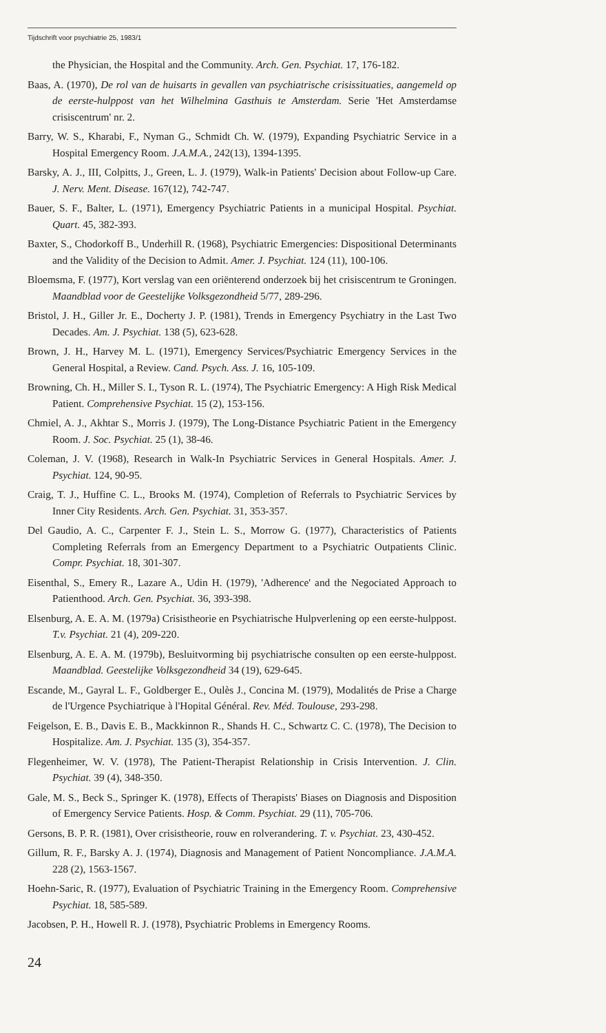Tijdschrift voor psychiatrie 25, 1983/1
the Physician, the Hospital and the Community. Arch. Gen. Psychiat. 17, 176-182.
Baas, A. (1970), De rol van de huisarts in gevallen van psychiatrische crisissituaties, aangemeld op de eerste-hulppost van het Wilhelmina Gasthuis te Amsterdam. Serie 'Het Amsterdamse crisiscentrum' nr. 2.
Barry, W. S., Kharabi, F., Nyman G., Schmidt Ch. W. (1979), Expanding Psychiatric Service in a Hospital Emergency Room. J.A.M.A., 242(13), 1394-1395.
Barsky, A. J., III, Colpitts, J., Green, L. J. (1979), Walk-in Patients' Decision about Follow-up Care. J. Nerv. Ment. Disease. 167(12), 742-747.
Bauer, S. F., Balter, L. (1971), Emergency Psychiatric Patients in a municipal Hospital. Psychiat. Quart. 45, 382-393.
Baxter, S., Chodorkoff B., Underhill R. (1968), Psychiatric Emergencies: Dispositional Determinants and the Validity of the Decision to Admit. Amer. J. Psychiat. 124 (11), 100-106.
Bloemsma, F. (1977), Kort verslag van een oriënterend onderzoek bij het crisiscentrum te Groningen. Maandblad voor de Geestelijke Volksgezondheid 5/77, 289-296.
Bristol, J. H., Giller Jr. E., Docherty J. P. (1981), Trends in Emergency Psychiatry in the Last Two Decades. Am. J. Psychiat. 138 (5), 623-628.
Brown, J. H., Harvey M. L. (1971), Emergency Services/Psychiatric Emergency Services in the General Hospital, a Review. Cand. Psych. Ass. J. 16, 105-109.
Browning, Ch. H., Miller S. I., Tyson R. L. (1974), The Psychiatric Emergency: A High Risk Medical Patient. Comprehensive Psychiat. 15 (2), 153-156.
Chmiel, A. J., Akhtar S., Morris J. (1979), The Long-Distance Psychiatric Patient in the Emergency Room. J. Soc. Psychiat. 25 (1), 38-46.
Coleman, J. V. (1968), Research in Walk-In Psychiatric Services in General Hospitals. Amer. J. Psychiat. 124, 90-95.
Craig, T. J., Huffine C. L., Brooks M. (1974), Completion of Referrals to Psychiatric Services by Inner City Residents. Arch. Gen. Psychiat. 31, 353-357.
Del Gaudio, A. C., Carpenter F. J., Stein L. S., Morrow G. (1977), Characteristics of Patients Completing Referrals from an Emergency Department to a Psychiatric Outpatients Clinic. Compr. Psychiat. 18, 301-307.
Eisenthal, S., Emery R., Lazare A., Udin H. (1979), 'Adherence' and the Negociated Approach to Patienthood. Arch. Gen. Psychiat. 36, 393-398.
Elsenburg, A. E. A. M. (1979a) Crisistheorie en Psychiatrische Hulpverlening op een eerste-hulppost. T.v. Psychiat. 21 (4), 209-220.
Elsenburg, A. E. A. M. (1979b), Besluitvorming bij psychiatrische consulten op een eerste-hulppost. Maandblad. Geestelijke Volksgezondheid 34 (19), 629-645.
Escande, M., Gayral L. F., Goldberger E., Oulès J., Concina M. (1979), Modalités de Prise a Charge de l'Urgence Psychiatrique à l'Hopital Général. Rev. Méd. Toulouse, 293-298.
Feigelson, E. B., Davis E. B., Mackkinnon R., Shands H. C., Schwartz C. C. (1978), The Decision to Hospitalize. Am. J. Psychiat. 135 (3), 354-357.
Flegenheimer, W. V. (1978), The Patient-Therapist Relationship in Crisis Intervention. J. Clin. Psychiat. 39 (4), 348-350.
Gale, M. S., Beck S., Springer K. (1978), Effects of Therapists' Biases on Diagnosis and Disposition of Emergency Service Patients. Hosp. & Comm. Psychiat. 29 (11), 705-706.
Gersons, B. P. R. (1981), Over crisistheorie, rouw en rolverandering. T. v. Psychiat. 23, 430-452.
Gillum, R. F., Barsky A. J. (1974), Diagnosis and Management of Patient Noncompliance. J.A.M.A. 228 (2), 1563-1567.
Hoehn-Saric, R. (1977), Evaluation of Psychiatric Training in the Emergency Room. Comprehensive Psychiat. 18, 585-589.
Jacobsen, P. H., Howell R. J. (1978), Psychiatric Problems in Emergency Rooms.
24